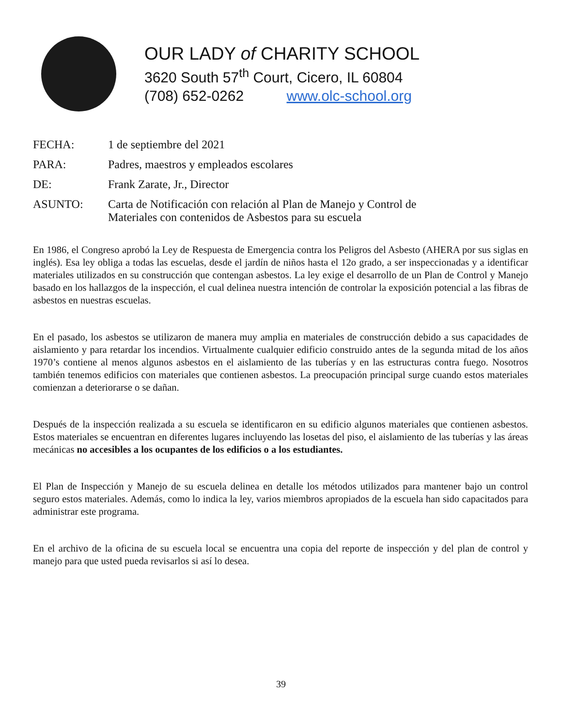OUR LADY of CHARITY SCHOOL
3620 South 57<sup>th</sup> Court, Cicero, IL 60804
(708) 652-0262 www.olc-school.org
FECHA: 1 de septiembre del 2021
PARA: Padres, maestros y empleados escolares
DE: Frank Zarate, Jr., Director
ASUNTO: Carta de Notificación con relación al Plan de Manejo y Control de
Materiales con contenidos de Asbestos para su escuela
En 1986, el Congreso aprobó la Ley de Respuesta de Emergencia contra los Peligros del Asbesto (AHERA por sus siglas en inglés). Esa ley obliga a todas las escuelas, desde el jardín de niños hasta el 12o grado, a ser inspeccionadas y a identificar materiales utilizados en su construcción que contengan asbestos. La ley exige el desarrollo de un Plan de Control y Manejo basado en los hallazgos de la inspección, el cual delinea nuestra intención de controlar la exposición potencial a las fibras de asbestos en nuestras escuelas.
En el pasado, los asbestos se utilizaron de manera muy amplia en materiales de construcción debido a sus capacidades de aislamiento y para retardar los incendios. Virtualmente cualquier edificio construido antes de la segunda mitad de los años 1970’s contiene al menos algunos asbestos en el aislamiento de las tuberías y en las estructuras contra fuego. Nosotros también tenemos edificios con materiales que contienen asbestos. La preocupación principal surge cuando estos materiales comienzan a deteriorarse o se dañan.
Después de la inspección realizada a su escuela se identificaron en su edificio algunos materiales que contienen asbestos. Estos materiales se encuentran en diferentes lugares incluyendo las losetas del piso, el aislamiento de las tuberías y las áreas mecánicas no accesibles a los ocupantes de los edificios o a los estudiantes.
El Plan de Inspección y Manejo de su escuela delinea en detalle los métodos utilizados para mantener bajo un control seguro estos materiales. Además, como lo indica la ley, varios miembros apropiados de la escuela han sido capacitados para administrar este programa.
En el archivo de la oficina de su escuela local se encuentra una copia del reporte de inspección y del plan de control y manejo para que usted pueda revisarlos si así lo desea.
39